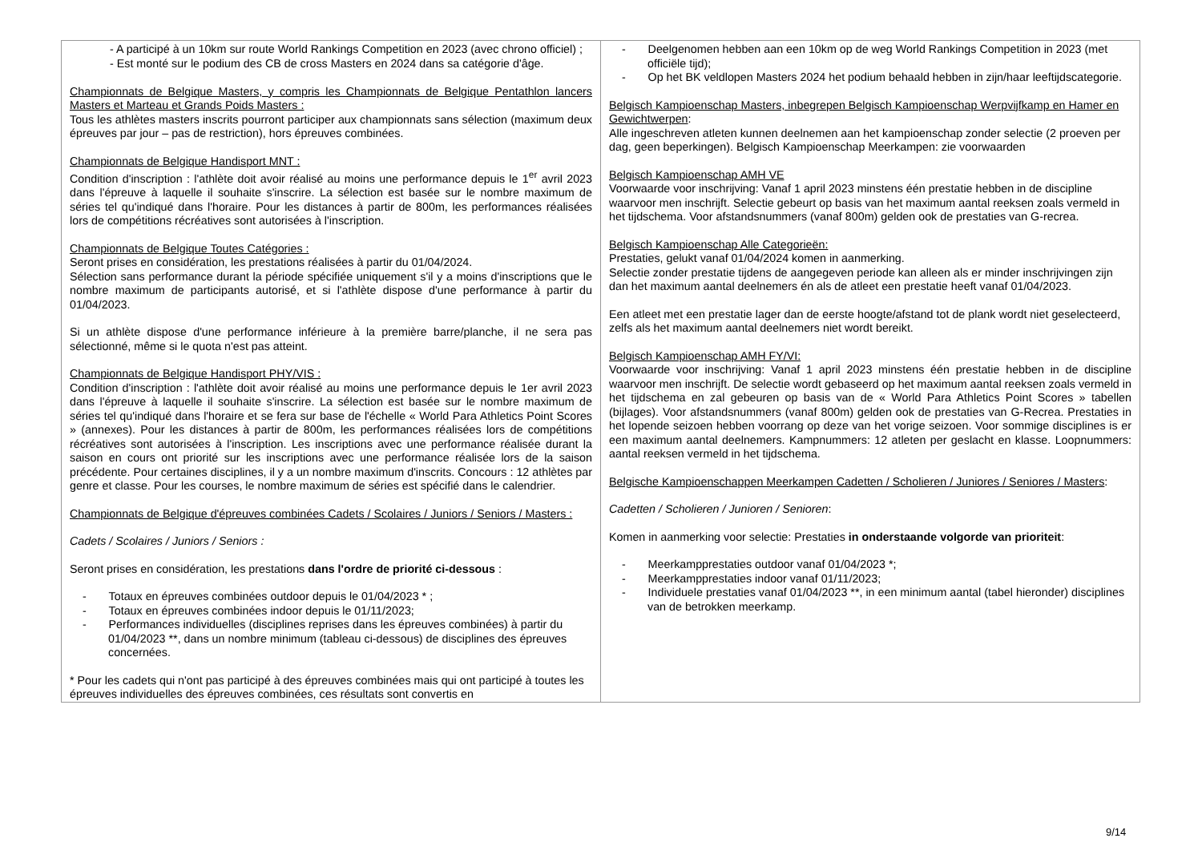| - A participé à un 10km sur route World Rankings Competition en 2023 (avec chrono officiel) ; - Est monté sur le podium des CB de cross Masters en 2024 dans sa catégorie d'âge. Championnats de Belgique Masters, y compris les Championnats de Belgique Pentathlon lancers Masters et Marteau et Grands Poids Masters : Tous les athlètes masters inscrits pourront participer aux championnats sans sélection (maximum deux épreuves par jour – pas de restriction), hors épreuves combinées. Championnats de Belgique Handisport MNT : Condition d'inscription : l'athlète doit avoir réalisé au moins une performance depuis le 1<sup>er</sup> avril 2023 dans l'épreuve à laquelle il souhaite s'inscrire. La sélection est basée sur le nombre maximum de séries tel qu'indiqué dans l'horaire. Pour les distances à partir de 800m, les performances réalisées lors de compétitions récréatives sont autorisées à l'inscription. Championnats de Belgique Toutes Catégories : Seront prises en considération, les prestations réalisées à partir du 01/04/2024. Sélection sans performance durant la période spécifiée uniquement s'il y a moins d'inscriptions que le nombre maximum de participants autorisé, et si l'athlète dispose d'une performance à partir du 01/04/2023. Si un athlète dispose d'une performance inférieure à la première barre/planche, il ne sera pas sélectionné, même si le quota n'est pas atteint. Championnats de Belgique Handisport PHY/VIS : Condition d'inscription : l'athlète doit avoir réalisé au moins une performance depuis le 1er avril 2023 dans l'épreuve à laquelle il souhaite s'inscrire. La sélection est basée sur le nombre maximum de séries tel qu'indiqué dans l'horaire et se fera sur base de l'échelle « World Para Athletics Point Scores » (annexes). Pour les distances à partir de 800m, les performances réalisées lors de compétitions récréatives sont autorisées à l'inscription. Les inscriptions avec une performance réalisée durant la saison en cours ont priorité sur les inscriptions avec une performance réalisée lors de la saison précédente. Pour certaines disciplines, il y a un nombre maximum d'inscrits. Concours : 12 athlètes par genre et classe. Pour les courses, le nombre maximum de séries est spécifié dans le calendrier. Championnats de Belgique d'épreuves combinées Cadets / Scolaires / Juniors / Seniors / Masters : Cadets / Scolaires / Juniors / Seniors : Seront prises en considération, les prestations dans l'ordre de priorité ci-dessous : - Totaux en épreuves combinées outdoor depuis le 01/04/2023 * ; - Totaux en épreuves combinées indoor depuis le 01/11/2023; - Performances individuelles (disciplines reprises dans les épreuves combinées) à partir du 01/04/2023 **, dans un nombre minimum (tableau ci-dessous) de disciplines des épreuves concernées. * Pour les cadets qui n'ont pas participé à des épreuves combinées mais qui ont participé à toutes les épreuves individuelles des épreuves combinées, ces résultats sont convertis en | - Deelgenomen hebben aan een 10km op de weg World Rankings Competition in 2023 (met officiële tijd); - Op het BK veldlopen Masters 2024 het podium behaald hebben in zijn/haar leeftijdscategorie. Belgisch Kampioenschap Masters, inbegrepen Belgisch Kampioenschap Werpvijfkamp en Hamer en Gewichtwerpen : Alle ingeschreven atleten kunnen deelnemen aan het kampioenschap zonder selectie (2 proeven per dag, geen beperkingen). Belgisch Kampioenschap Meerkampen: zie voorwaarden Belgisch Kampioenschap AMH VE Voorwaarde voor inschrijving: Vanaf 1 april 2023 minstens één prestatie hebben in de discipline waarvoor men inschrijft. Selectie gebeurt op basis van het maximum aantal reeksen zoals vermeld in het tijdschema. Voor afstandsnummers (vanaf 800m) gelden ook de prestaties van G-recrea. Belgisch Kampioenschap Alle Categorieën: Prestaties, gelukt vanaf 01/04/2024 komen in aanmerking. Selectie zonder prestatie tijdens de aangegeven periode kan alleen als er minder inschrijvingen zijn dan het maximum aantal deelnemers én als de atleet een prestatie heeft vanaf 01/04/2023. Een atleet met een prestatie lager dan de eerste hoogte/afstand tot de plank wordt niet geselecteerd, zelfs als het maximum aantal deelnemers niet wordt bereikt. Belgisch Kampioenschap AMH FY/VI: Voorwaarde voor inschrijving: Vanaf 1 april 2023 minstens één prestatie hebben in de discipline waarvoor men inschrijft. De selectie wordt gebaseerd op het maximum aantal reeksen zoals vermeld in het tijdschema en zal gebeuren op basis van de « World Para Athletics Point Scores » tabellen (bijlages). Voor afstandsnummers (vanaf 800m) gelden ook de prestaties van G-Recrea. Prestaties in het lopende seizoen hebben voorrang op deze van het vorige seizoen. Voor sommige disciplines is er een maximum aantal deelnemers. Kampnummers: 12 atleten per geslacht en klasse. Loopnummers: aantal reeksen vermeld in het tijdschema. Belgische Kampioenschappen Meerkampen Cadetten / Scholieren / Juniores / Seniores / Masters : Cadetten / Scholieren / Junioren / Senioren : Komen in aanmerking voor selectie: Prestaties in onderstaande volgorde van prioriteit : - Meerkampprestaties outdoor vanaf 01/04/2023 *; - Meerkampprestaties indoor vanaf 01/11/2023; - Individuele prestaties vanaf 01/04/2023 **, in een minimum aantal (tabel hieronder) disciplines van de betrokken meerkamp. |
9/14